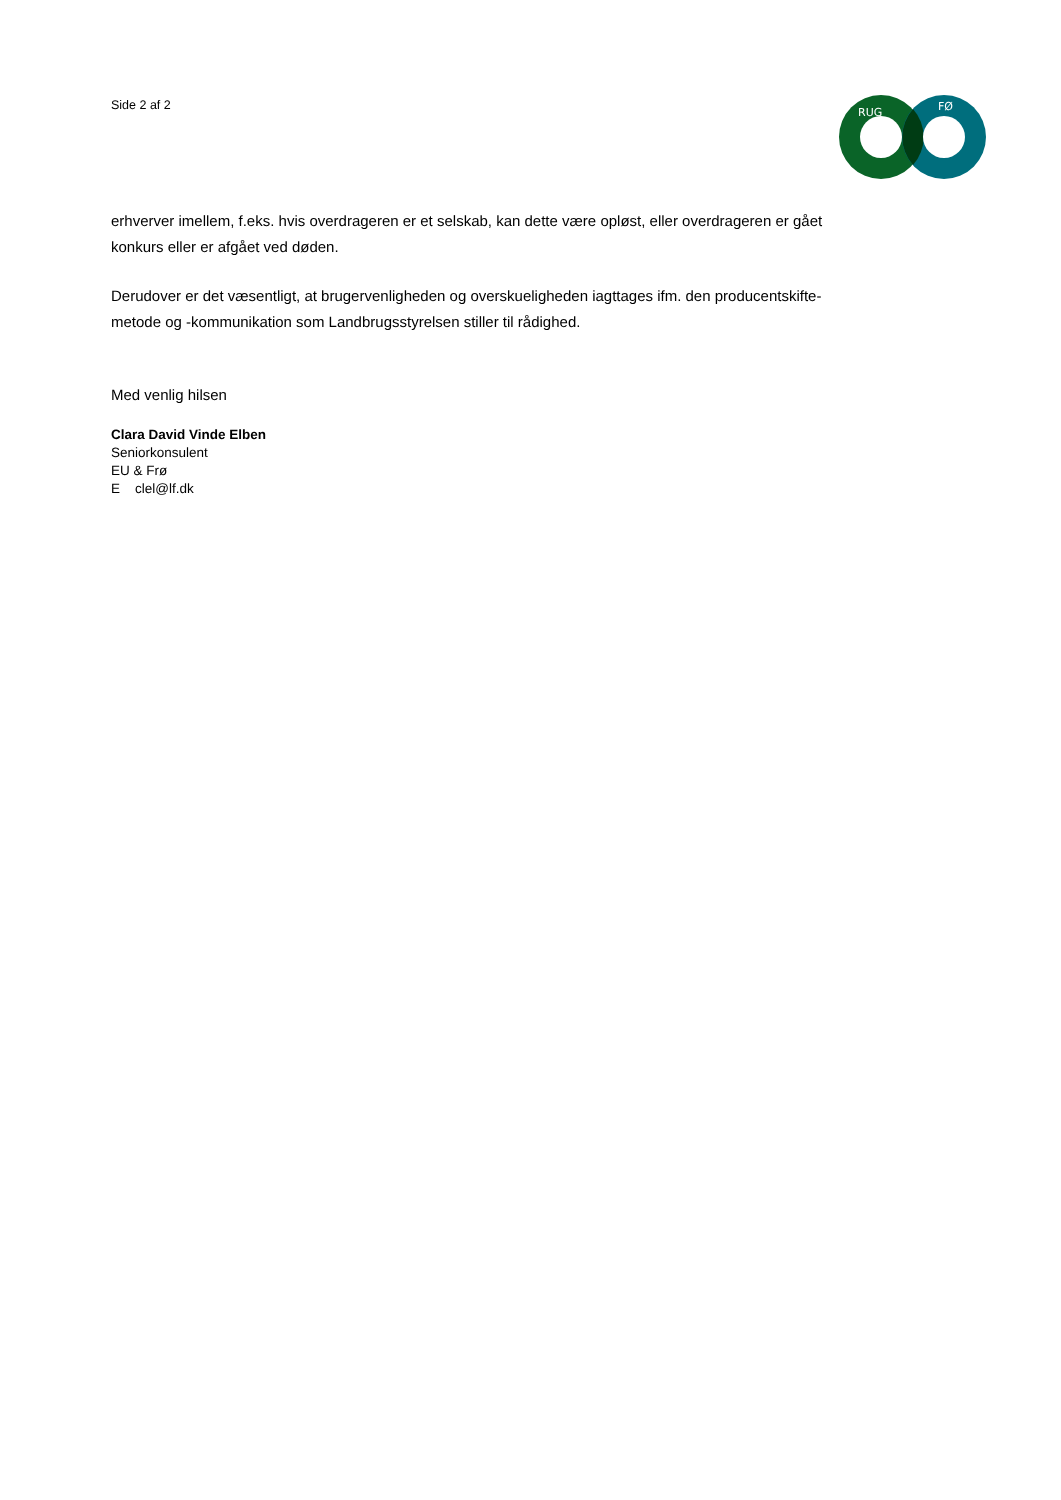Side 2 af 2
RUG
FØ
erhverver imellem, f.eks. hvis overdrageren er et selskab, kan dette være opløst, eller overdrageren er gået konkurs eller er afgået ved døden.
Derudover er det væsentligt, at brugervenligheden og overskueligheden iagttages ifm. den producentskifte-metode og -kommunikation som Landbrugsstyrelsen stiller til rådighed.
Med venlig hilsen
Clara David Vinde Elben
Seniorkonsulent
EU & Frø
E clel@lf.dk